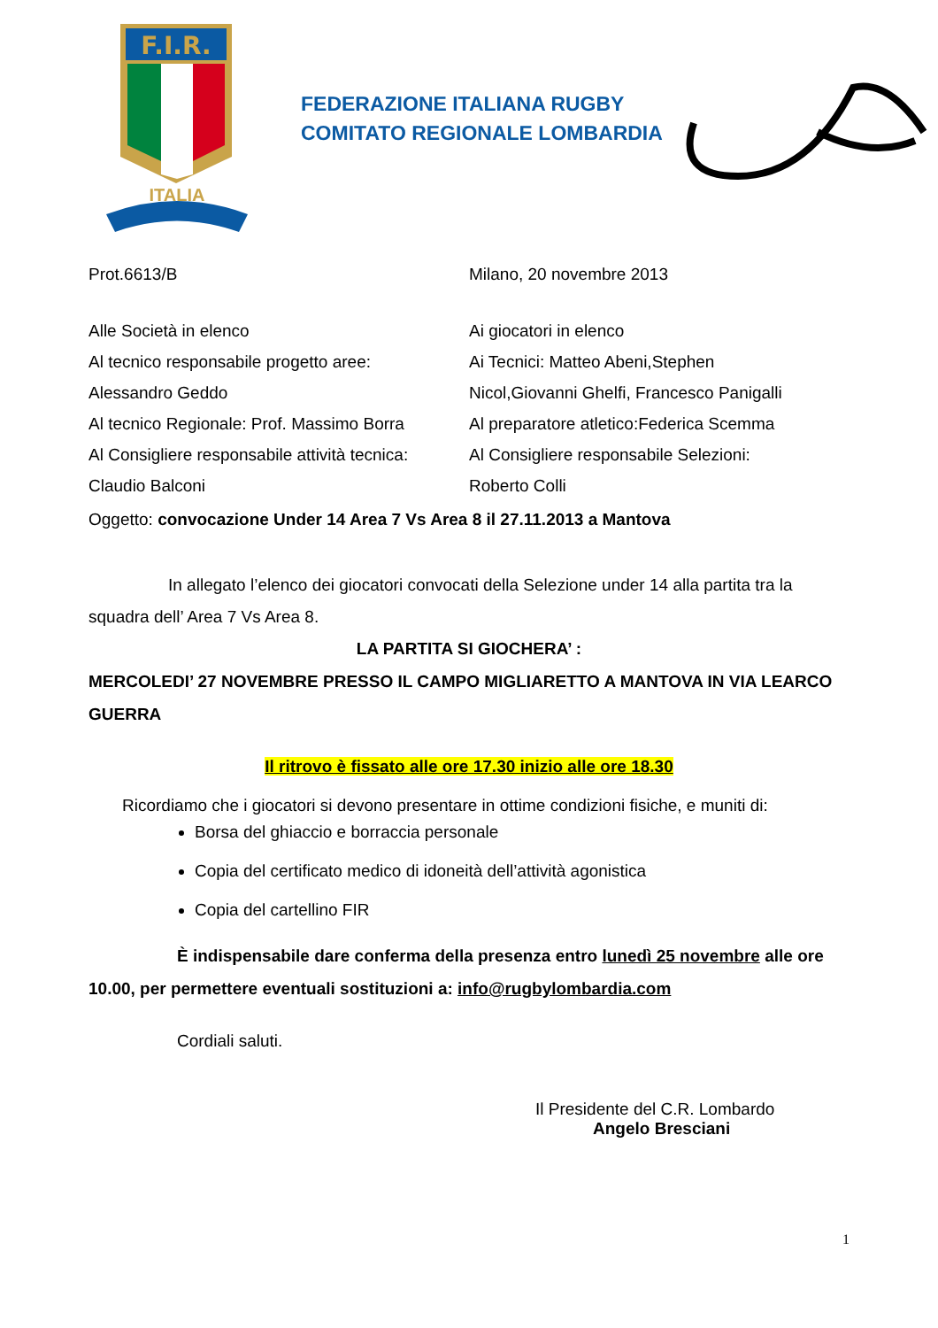F.I.R.
ITALIA
FEDERAZIONE ITALIANA RUGBY
COMITATO REGIONALE LOMBARDIA
Prot.6613/B Milano, 20 novembre 2013
Alle Società in elenco
Al tecnico responsabile progetto aree:
Alessandro Geddo
Al tecnico Regionale: Prof. Massimo Borra
Al Consigliere responsabile attività tecnica:
Claudio Balconi
Ai giocatori in elenco
Ai Tecnici: Matteo Abeni,Stephen
Nicol,Giovanni Ghelfi, Francesco Panigalli
Al preparatore atletico:Federica Scemma
Al Consigliere responsabile Selezioni:
Roberto Colli
Oggetto: convocazione Under 14 Area 7 Vs Area 8 il 27.11.2013 a Mantova
In allegato l’elenco dei giocatori convocati della Selezione under 14 alla partita tra la squadra dell’ Area 7 Vs Area 8.
LA PARTITA SI GIOCHERA’ :
MERCOLEDI’ 27 NOVEMBRE PRESSO IL CAMPO MIGLIARETTO A MANTOVA IN VIA LEARCO GUERRA
Il ritrovo è fissato alle ore 17.30 inizio alle ore 18.30
Ricordiamo che i giocatori si devono presentare in ottime condizioni fisiche, e muniti di:
Borsa del ghiaccio e borraccia personale
Copia del certificato medico di idoneità dell’attività agonistica
Copia del cartellino FIR
È indispensabile dare conferma della presenza entro lunedì 25 novembre alle ore 10.00, per permettere eventuali sostituzioni a: info@rugbylombardia.com
Cordiali saluti.
Il Presidente del C.R. Lombardo
Angelo Bresciani
1